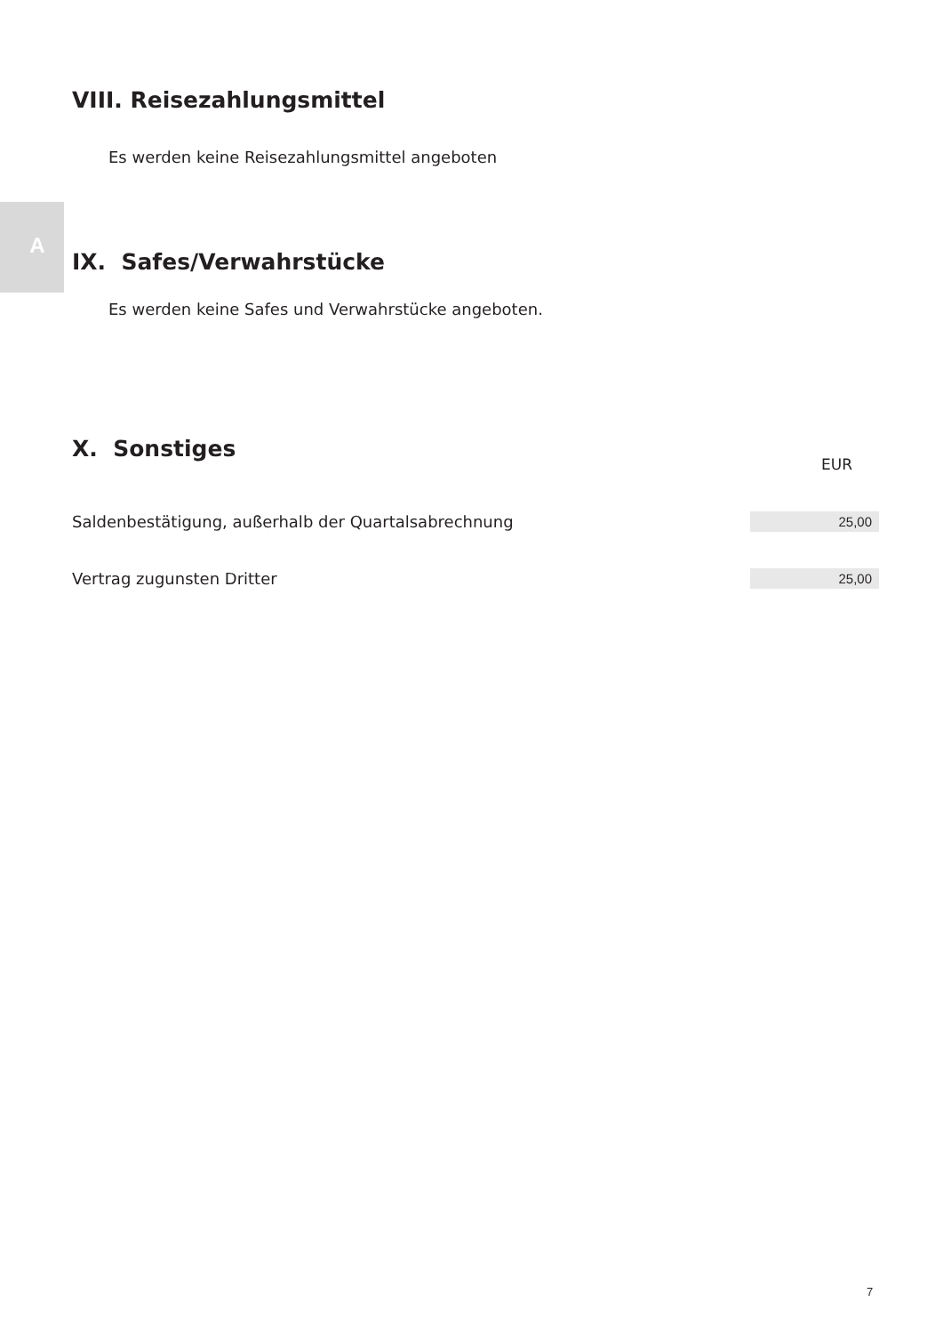VIII. Reisezahlungsmittel
Es werden keine Reisezahlungsmittel angeboten
A
IX. Safes/Verwahrstücke
Es werden keine Safes und Verwahrstücke angeboten.
X. Sonstiges
| | EUR |
| Saldenbestätigung, außerhalb der Quartalsabrechnung | 25,00 |
| Vertrag zugunsten Dritter | 25,00 |
7